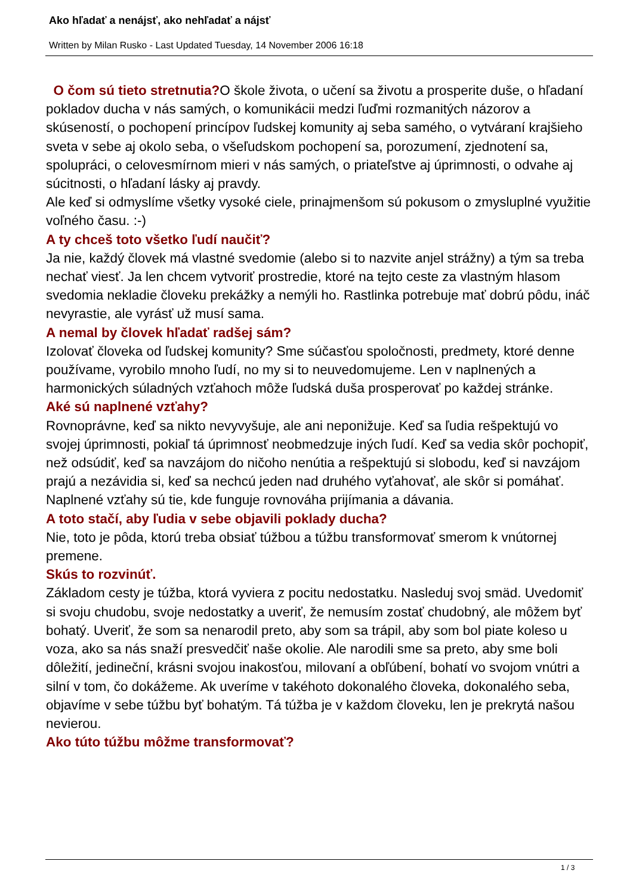Ako hľadať a nenájsť, ako nehľadať a nájsť
Written by Milan Rusko - Last Updated Tuesday, 14 November 2006 16:18
O čom sú tieto stretnutia?O škole života, o učení sa životu a prosperite duše, o hľadaní pokladov ducha v nás samých, o komunikácii medzi ľuďmi rozmanitých názorov a skúseností, o pochopení princípov ľudskej komunity aj seba samého, o vytváraní krajšieho sveta v sebe aj okolo seba, o všeľudskom pochopení sa, porozumení, zjednotení sa, spolupráci, o celovesmírnom mieri v nás samých, o priateľstve aj úprimnosti, o odvahe aj súcitnosti, o hľadaní lásky aj pravdy.
Ale keď si odmyslíme všetky vysoké ciele, prinajmenšom sú pokusom o zmysluplné využitie voľného času. :-)
A ty chceš toto všetko ľudí naučiť?
Ja nie, každý človek má vlastné svedomie (alebo si to nazvite anjel strážny) a tým sa treba nechať viesť. Ja len chcem vytvoriť prostredie, ktoré na tejto ceste za vlastným hlasom svedomia nekladie človeku prekážky a nemýli ho. Rastlinka potrebuje mať dobrú pôdu, ináč nevyrastie, ale vyrásť už musí sama.
A nemal by človek hľadať radšej sám?
Izolovať človeka od ľudskej komunity? Sme súčasťou spoločnosti, predmety, ktoré denne používame, vyrobilo mnoho ľudí, no my si to neuvedomujeme. Len v naplnených a harmonických súladných vzťahoch môže ľudská duša prosperovať po každej stránke.
Aké sú naplnené vzťahy?
Rovnoprávne, keď sa nikto nevyvyšuje, ale ani neponižuje. Keď sa ľudia rešpektujú vo svojej úprimnosti, pokiaľ tá úprimnosť neobmedzuje iných ľudí. Keď sa vedia skôr pochopiť, než odsúdiť, keď sa navzájom do ničoho nenútia a rešpektujú si slobodu, keď si navzájom prajú a nezávidia si, keď sa nechcú jeden nad druhého vyťahovať, ale skôr si pomáhať. Naplnené vzťahy sú tie, kde funguje rovnováha prijímania a dávania.
A toto stačí, aby ľudia v sebe objavili poklady ducha?
Nie, toto je pôda, ktorú treba obsiať túžbou a túžbu transformovať smerom k vnútornej premene.
Skús to rozvinúť.
Základom cesty je túžba, ktorá vyviera z pocitu nedostatku. Nasleduj svoj smäd. Uvedomiť si svoju chudobu, svoje nedostatky a uveriť, že nemusím zostať chudobný, ale môžem byť bohatý. Uveriť, že som sa nenarodil preto, aby som sa trápil, aby som bol piate koleso u voza, ako sa nás snaží presvedčiť naše okolie. Ale narodili sme sa preto, aby sme boli dôležití, jedineční, krásni svojou inakosťou, milovaní a obľúbení, bohatí vo svojom vnútri a silní v tom, čo dokážeme. Ak uveríme v takéhoto dokonalého človeka, dokonalého seba, objavíme v sebe túžbu byť bohatým. Tá túžba je v každom človeku, len je prekrytá našou nevierou.
Ako túto túžbu môžme transformovať?
1 / 3